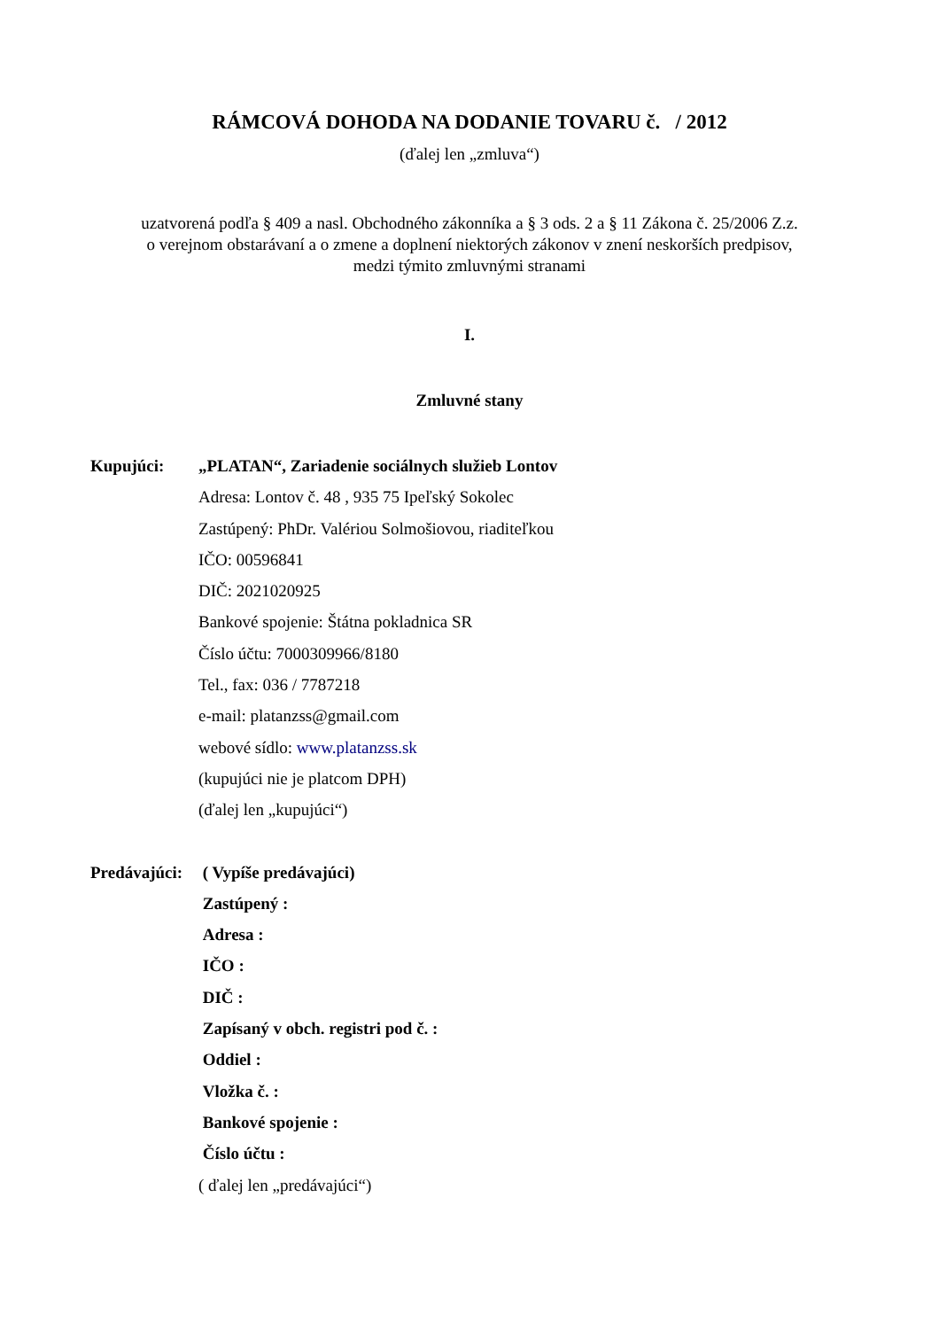RÁMCOVÁ DOHODA NA DODANIE TOVARU č. / 2012
(ďalej len „zmluva“)
uzatvorená podľa § 409 a nasl. Obchodného zákonníka a § 3 ods. 2 a § 11 Zákona č. 25/2006 Z.z.
o verejnom obstarávaní a o zmene a doplnení niektorých zákonov v znení neskorších predpisov,
medzi týmito zmluvnými stranami
I.
Zmluvné stany
Kupujúci: „PLATAN“, Zariadenie sociálnych služieb Lontov
Adresa: Lontov č. 48 , 935 75 Ipeľský Sokolec
Zastúpený: PhDr. Valériou Solmošiovou, riaditeľkou
IČO: 00596841
DIČ: 2021020925
Bankové spojenie: Štátna pokladnica SR
Číslo účtu: 7000309966/8180
Tel., fax: 036 / 7787218
e-mail: platanzss@gmail.com
webové sídlo: www.platanzss.sk
(kupujúci nie je platcom DPH)
(ďalej len „kupujúci“)
Predávajúci:
( Vypíše predávajúci)
Zastúpený :
Adresa :
IČO :
DIČ :
Zapísaný v obch. registri pod č. :
Oddiel :
Vložka č. :
Bankové spojenie :
Číslo účtu :
( ďalej len „predávajúci“)